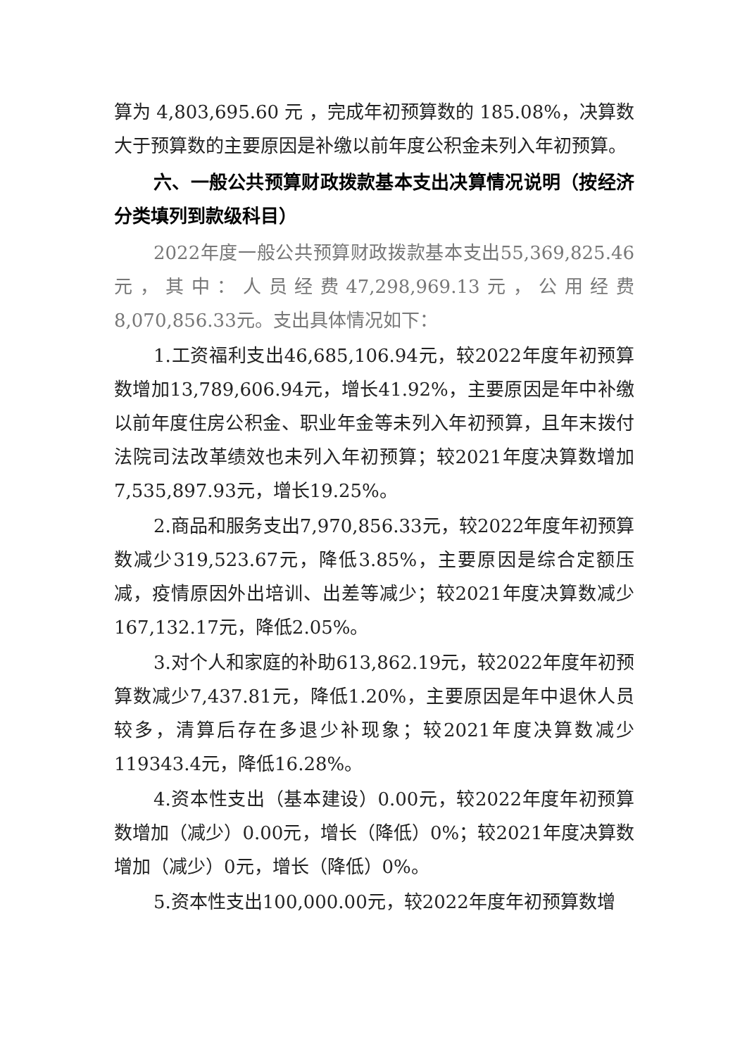算为 4,803,695.60 元 ，完成年初预算数的 185.08%，决算数大于预算数的主要原因是补缴以前年度公积金未列入年初预算。
六、一般公共预算财政拨款基本支出决算情况说明（按经济分类填列到款级科目）
2022年度一般公共预算财政拨款基本支出55,369,825.46元，其中：人员经费47,298,969.13元，公用经费8,070,856.33元。支出具体情况如下：
1.工资福利支出46,685,106.94元，较2022年度年初预算数增加13,789,606.94元，增长41.92%，主要原因是年中补缴以前年度住房公积金、职业年金等未列入年初预算，且年末拨付法院司法改革绩效也未列入年初预算；较2021年度决算数增加7,535,897.93元，增长19.25%。
2.商品和服务支出7,970,856.33元，较2022年度年初预算数减少319,523.67元，降低3.85%，主要原因是综合定额压减，疫情原因外出培训、出差等减少；较2021年度决算数减少167,132.17元，降低2.05%。
3.对个人和家庭的补助613,862.19元，较2022年度年初预算数减少7,437.81元，降低1.20%，主要原因是年中退休人员较多，清算后存在多退少补现象；较2021年度决算数减少119343.4元，降低16.28%。
4.资本性支出（基本建设）0.00元，较2022年度年初预算数增加（减少）0.00元，增长（降低）0%；较2021年度决算数增加（减少）0元，增长（降低）0%。
5.资本性支出100,000.00元，较2022年度年初预算数增